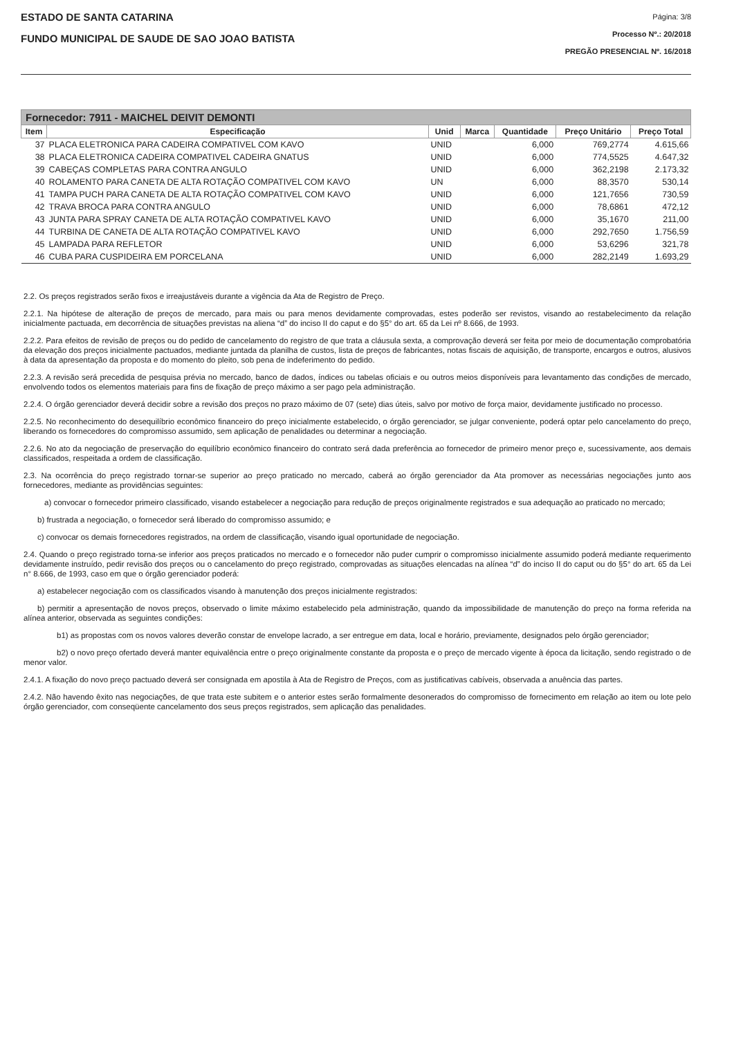ESTADO DE SANTA CATARINA
FUNDO MUNICIPAL DE SAUDE DE SAO JOAO BATISTA
Página: 3/8
Processo Nº.: 20/2018
PREGÃO PRESENCIAL Nº. 16/2018
| Fornecedor: 7911 - MAICHEL DEIVIT DEMONTI | | | | | | |
| --- | --- | --- | --- | --- | --- | --- |
| Item | Especificação | Unid | Marca | Quantidade | Preço Unitário | Preço Total |
| 37 | PLACA ELETRONICA PARA CADEIRA COMPATIVEL COM KAVO | UNID | | 6,000 | 769,2774 | 4.615,66 |
| 38 | PLACA ELETRONICA CADEIRA COMPATIVEL CADEIRA GNATUS | UNID | | 6,000 | 774,5525 | 4.647,32 |
| 39 | CABEÇAS COMPLETAS PARA CONTRA ANGULO | UNID | | 6,000 | 362,2198 | 2.173,32 |
| 40 | ROLAMENTO PARA CANETA DE ALTA ROTAÇÃO COMPATIVEL COM KAVO | UN | | 6,000 | 88,3570 | 530,14 |
| 41 | TAMPA PUCH PARA CANETA DE ALTA ROTAÇÃO COMPATIVEL COM KAVO | UNID | | 6,000 | 121,7656 | 730,59 |
| 42 | TRAVA BROCA PARA CONTRA ANGULO | UNID | | 6,000 | 78,6861 | 472,12 |
| 43 | JUNTA PARA SPRAY CANETA DE ALTA ROTAÇÃO COMPATIVEL KAVO | UNID | | 6,000 | 35,1670 | 211,00 |
| 44 | TURBINA DE CANETA DE ALTA ROTAÇÃO COMPATIVEL KAVO | UNID | | 6,000 | 292,7650 | 1.756,59 |
| 45 | LAMPADA PARA REFLETOR | UNID | | 6,000 | 53,6296 | 321,78 |
| 46 | CUBA PARA CUSPIDEIRA EM PORCELANA | UNID | | 6,000 | 282,2149 | 1.693,29 |
2.2. Os preços registrados serão fixos e irreajustáveis durante a vigência da Ata de Registro de Preço.
2.2.1. Na hipótese de alteração de preços de mercado, para mais ou para menos devidamente comprovadas, estes poderão ser revistos, visando ao restabelecimento da relação inicialmente pactuada, em decorrência de situações previstas na aliena “d” do inciso II do caput e do §5° do art. 65 da Lei nº 8.666, de 1993.
2.2.2. Para efeitos de revisão de preços ou do pedido de cancelamento do registro de que trata a cláusula sexta, a comprovação deverá ser feita por meio de documentação comprobatória da elevação dos preços inicialmente pactuados, mediante juntada da planilha de custos, lista de preços de fabricantes, notas fiscais de aquisição, de transporte, encargos e outros, alusivos à data da apresentação da proposta e do momento do pleito, sob pena de indeferimento do pedido.
2.2.3. A revisão será precedida de pesquisa prévia no mercado, banco de dados, índices ou tabelas oficiais e ou outros meios disponíveis para levantamento das condições de mercado, envolvendo todos os elementos materiais para fins de fixação de preço máximo a ser pago pela administração.
2.2.4. O órgão gerenciador deverá decidir sobre a revisão dos preços no prazo máximo de 07 (sete) dias úteis, salvo por motivo de força maior, devidamente justificado no processo.
2.2.5. No reconhecimento do desequilíbrio econômico financeiro do preço inicialmente estabelecido, o órgão gerenciador, se julgar conveniente, poderá optar pelo cancelamento do preço, liberando os fornecedores do compromisso assumido, sem aplicação de penalidades ou determinar a negociação.
2.2.6. No ato da negociação de preservação do equilíbrio econômico financeiro do contrato será dada preferência ao fornecedor de primeiro menor preço e, sucessivamente, aos demais classificados, respeitada a ordem de classificação.
2.3. Na ocorrência do preço registrado tornar-se superior ao preço praticado no mercado, caberá ao órgão gerenciador da Ata promover as necessárias negociações junto aos fornecedores, mediante as providências seguintes:
a) convocar o fornecedor primeiro classificado, visando estabelecer a negociação para redução de preços originalmente registrados e sua adequação ao praticado no mercado;
b) frustrada a negociação, o fornecedor será liberado do compromisso assumido; e
c) convocar os demais fornecedores registrados, na ordem de classificação, visando igual oportunidade de negociação.
2.4. Quando o preço registrado torna-se inferior aos preços praticados no mercado e o fornecedor não puder cumprir o compromisso inicialmente assumido poderá mediante requerimento devidamente instruído, pedir revisão dos preços ou o cancelamento do preço registrado, comprovadas as situações elencadas na alínea “d” do inciso II do caput ou do §5° do art. 65 da Lei n° 8.666, de 1993, caso em que o órgão gerenciador poderá:
a) estabelecer negociação com os classificados visando à manutenção dos preços inicialmente registrados:
b) permitir a apresentação de novos preços, observado o limite máximo estabelecido pela administração, quando da impossibilidade de manutenção do preço na forma referida na alínea anterior, observada as seguintes condições:
b1) as propostas com os novos valores deverão constar de envelope lacrado, a ser entregue em data, local e horário, previamente, designados pelo órgão gerenciador;
b2) o novo preço ofertado deverá manter equivalência entre o preço originalmente constante da proposta e o preço de mercado vigente à época da licitação, sendo registrado o de menor valor.
2.4.1. A fixação do novo preço pactuado deverá ser consignada em apostila à Ata de Registro de Preços, com as justificativas cabíveis, observada a anuência das partes.
2.4.2. Não havendo êxito nas negociações, de que trata este subitem e o anterior estes serão formalmente desonerados do compromisso de fornecimento em relação ao item ou lote pelo órgão gerenciador, com conseqüente cancelamento dos seus preços registrados, sem aplicação das penalidades.